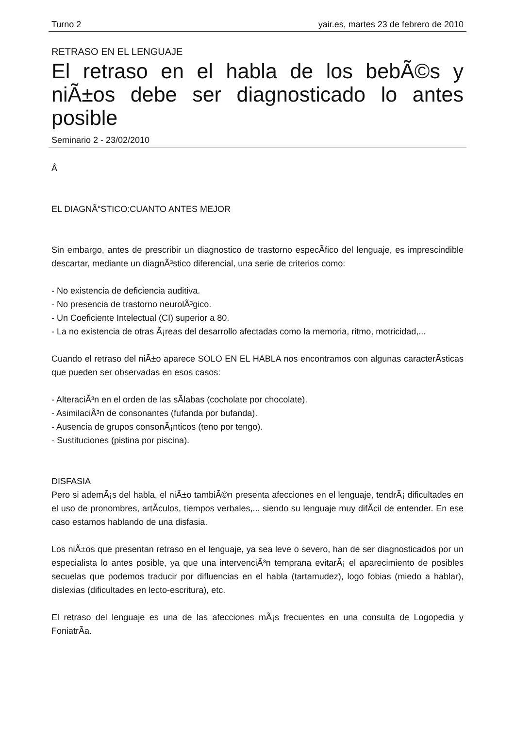Turno 2 yair.es, martes 23 de febrero de 2010
RETRASO EN EL LENGUAJE
El retraso en el habla de los bebÃ©s y niÃ±os debe ser diagnosticado lo antes posible
Seminario 2 - 23/02/2010
Â
EL DIAGNÃ“STICO:CUANTO ANTES MEJOR
Sin embargo, antes de prescribir un diagnostico de trastorno especÃ­fico del lenguaje, es imprescindible descartar, mediante un diagnÃ³stico diferencial, una serie de criterios como:
- No existencia de deficiencia auditiva.
- No presencia de trastorno neurolÃ³gico.
- Un Coeficiente Intelectual (CI) superior a 80.
- La no existencia de otras Ã¡reas del desarrollo afectadas como la memoria, ritmo, motricidad,...
Cuando el retraso del niÃ±o aparece SOLO EN EL HABLA nos encontramos con algunas caracterÃ­sticas que pueden ser observadas en esos casos:
- AlteraciÃ³n en el orden de las sÃ­labas (cocholate por chocolate).
- AsimilaciÃ³n de consonantes (fufanda por bufanda).
- Ausencia de grupos consonÃ¡nticos (teno por tengo).
- Sustituciones (pistina por piscina).
DISFASIA
Pero si ademÃ¡s del habla, el niÃ±o tambiÃ©n presenta afecciones en el lenguaje, tendrÃ¡ dificultades en el uso de pronombres, artÃ­culos, tiempos verbales,... siendo su lenguaje muy difÃ­cil de entender. En ese caso estamos hablando de una disfasia.
Los niÃ±os que presentan retraso en el lenguaje, ya sea leve o severo, han de ser diagnosticados por un especialista lo antes posible, ya que una intervenciÃ³n temprana evitarÃ¡ el aparecimiento de posibles secuelas que podemos traducir por difluencias en el habla (tartamudez), logo fobias (miedo a hablar), dislexias (dificultades en lecto-escritura), etc.
El retraso del lenguaje es una de las afecciones mÃ¡s frecuentes en una consulta de Logopedia y FoniatrÃ­a.